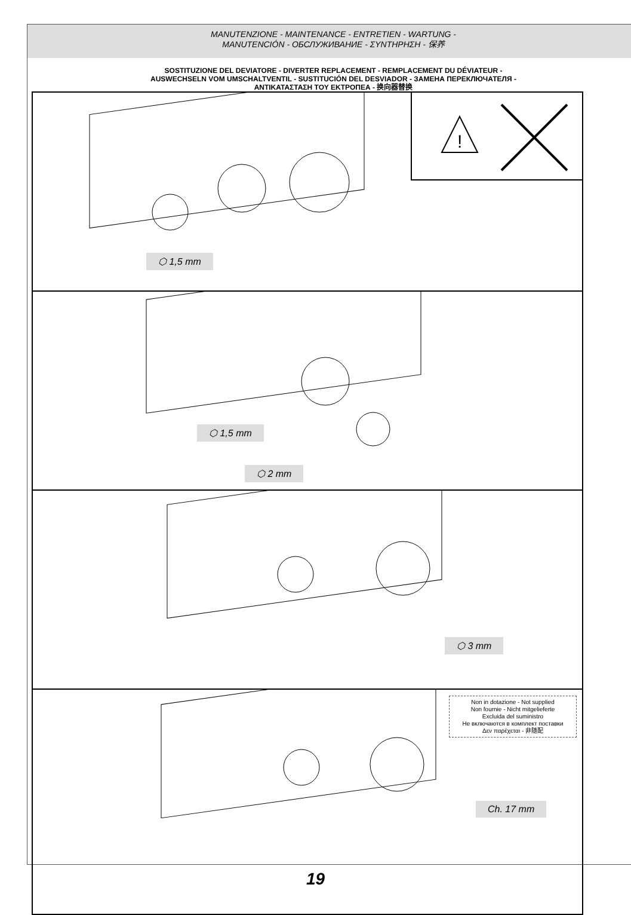MANUTENZIONE - MAINTENANCE - ENTRETIEN - WARTUNG -
MANUTENCIÓN - ОБСЛУЖИВАНИЕ - ΣΥΝΤΗΡΗΣΗ - 保养
SOSTITUZIONE DEL DEVIATORE - DIVERTER REPLACEMENT - REMPLACEMENT DU DÉVIATEUR -
AUSWECHSELN VOM UMSCHALTVENTIL - SUSTITUCIÓN DEL DESVIADOR - ЗАМЕНА ПЕРЕКЛЮЧАТЕЛЯ -
ΑΝΤΙΚΑΤΑΣΤΑΣΗ ΤΟΥ ΕΚΤΡΟΠΕΑ - 换向器替换
!
⬡ 1,5 mm
⬡ 1,5 mm
⬡ 2 mm
⬡ 3 mm
Non in dotazione - Not supplied
Non fournie - Nicht mitgelieferte
Excluida del suministro
Не включаются в комплект поставки
Δεν παρέχεται - 非随配
Ch. 17 mm
19